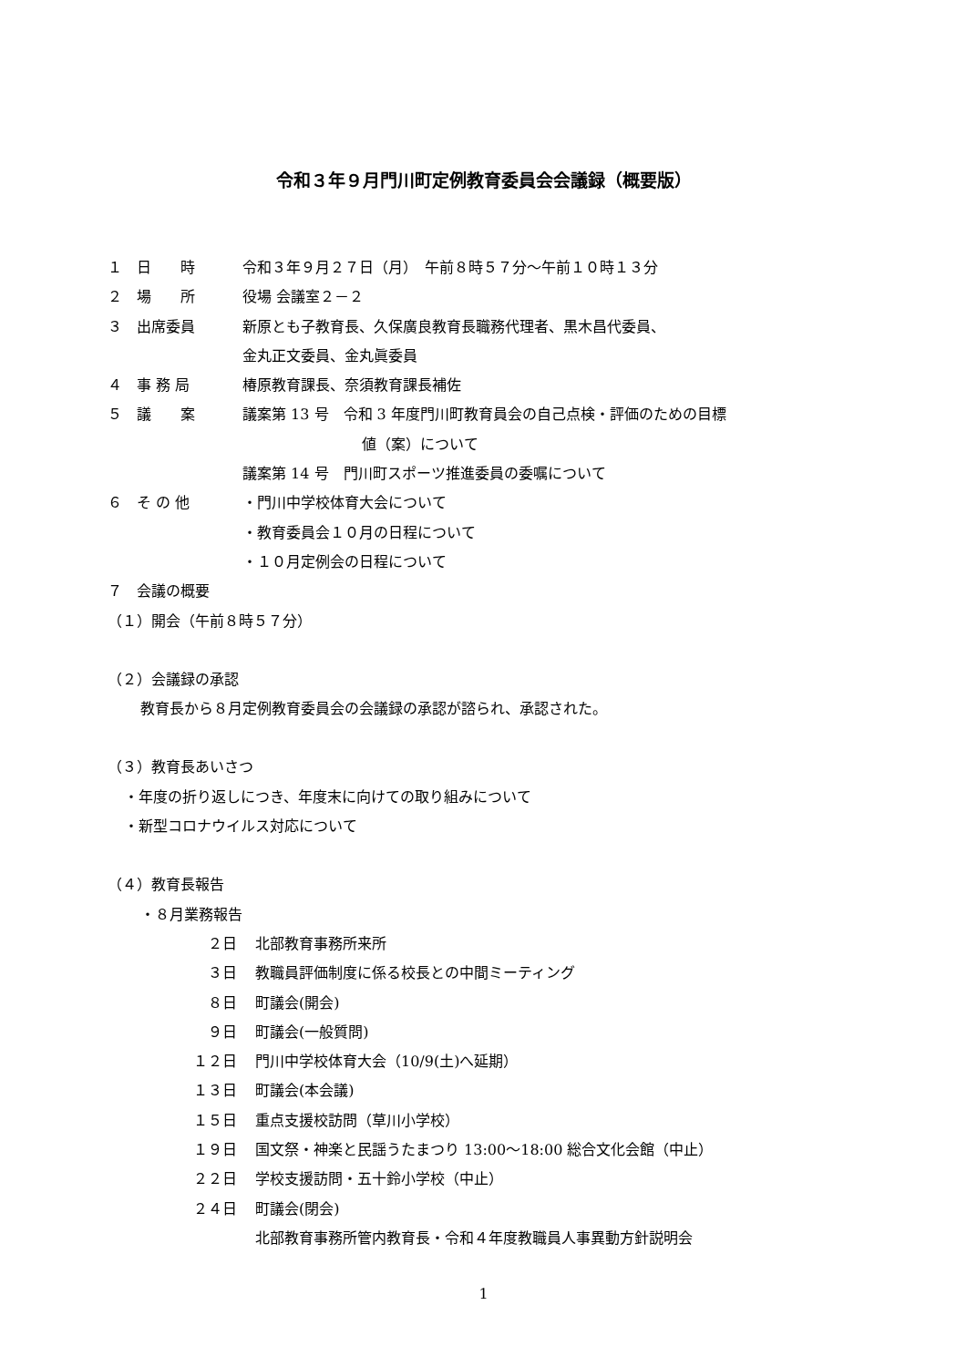令和３年９月門川町定例教育委員会会議録（概要版）
１　日　　時 令和３年９月２７日（月）　午前８時５７分～午前１０時１３分
２　場　　所 役場 会議室２－２
３　出席委員 新原とも子教育長、久保廣良教育長職務代理者、黒木昌代委員、
金丸正文委員、金丸眞委員
４　事 務 局 椿原教育課長、奈須教育課長補佐
５　議　　案 議案第 13 号　令和 3 年度門川町教育員会の自己点検・評価のための目標
値（案）について
議案第 14 号　門川町スポーツ推進委員の委嘱について
６　そ の 他 ・門川中学校体育大会について
・教育委員会１０月の日程について
・１０月定例会の日程について
７　会議の概要
（１）開会（午前８時５７分）
（２）会議録の承認
教育長から８月定例教育委員会の会議録の承認が諮られ、承認された。
（３）教育長あいさつ
・年度の折り返しにつき、年度末に向けての取り組みについて
・新型コロナウイルス対応について
（４）教育長報告
・８月業務報告
２日 北部教育事務所来所
３日 教職員評価制度に係る校長との中間ミーティング
８日 町議会(開会)
９日 町議会(一般質問)
１２日 門川中学校体育大会（10/9(土)へ延期）
１３日 町議会(本会議)
１５日 重点支援校訪問（草川小学校）
１９日 国文祭・神楽と民謡うたまつり 13:00～18:00 総合文化会館（中止）
２２日 学校支援訪問・五十鈴小学校（中止）
２４日 町議会(閉会)
北部教育事務所管内教育長・令和４年度教職員人事異動方針説明会
1